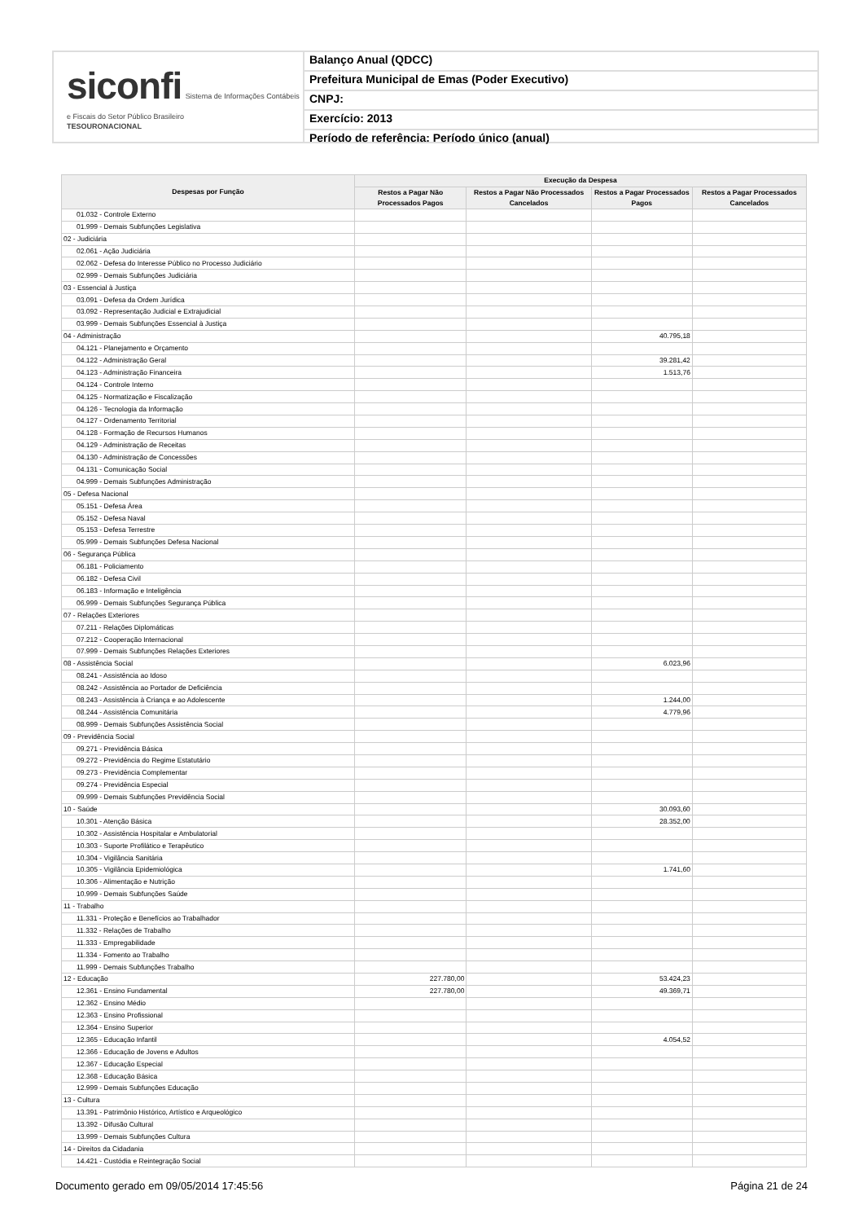siconfi Sistema de Informações Contábeis e Fiscais do Setor Público Brasileiro
TESOURONACIONAL
Balanço Anual (QDCC)
Prefeitura Municipal de Emas (Poder Executivo)
CNPJ:
Exercício: 2013
Período de referência: Período único (anual)
| Despesas por Função | Execução da Despesa | | | |
| --- | --- | --- | --- | --- |
| | Restos a Pagar Não Processados Pagos | Restos a Pagar Não Processados Cancelados | Restos a Pagar Processados Pagos | Restos a Pagar Processados Cancelados |
| 01.032 - Controle Externo | | | | |
| 01.999 - Demais Subfunções Legislativa | | | | |
| 02 - Judiciária | | | | |
| 02.061 - Ação Judiciária | | | | |
| 02.062 - Defesa do Interesse Público no Processo Judiciário | | | | |
| 02.999 - Demais Subfunções Judiciária | | | | |
| 03 - Essencial à Justiça | | | | |
| 03.091 - Defesa da Ordem Jurídica | | | | |
| 03.092 - Representação Judicial e Extrajudicial | | | | |
| 03.999 - Demais Subfunções Essencial à Justiça | | | | |
| 04 - Administração | | | 40.795,18 | |
| 04.121 - Planejamento e Orçamento | | | | |
| 04.122 - Administração Geral | | | 39.281,42 | |
| 04.123 - Administração Financeira | | | 1.513,76 | |
| 04.124 - Controle Interno | | | | |
| 04.125 - Normatização e Fiscalização | | | | |
| 04.126 - Tecnologia da Informação | | | | |
| 04.127 - Ordenamento Territorial | | | | |
| 04.128 - Formação de Recursos Humanos | | | | |
| 04.129 - Administração de Receitas | | | | |
| 04.130 - Administração de Concessões | | | | |
| 04.131 - Comunicação Social | | | | |
| 04.999 - Demais Subfunções Administração | | | | |
| 05 - Defesa Nacional | | | | |
| 05.151 - Defesa Área | | | | |
| 05.152 - Defesa Naval | | | | |
| 05.153 - Defesa Terrestre | | | | |
| 05.999 - Demais Subfunções Defesa Nacional | | | | |
| 06 - Segurança Pública | | | | |
| 06.181 - Policiamento | | | | |
| 06.182 - Defesa Civil | | | | |
| 06.183 - Informação e Inteligência | | | | |
| 06.999 - Demais Subfunções Segurança Pública | | | | |
| 07 - Relações Exteriores | | | | |
| 07.211 - Relações Diplomáticas | | | | |
| 07.212 - Cooperação Internacional | | | | |
| 07.999 - Demais Subfunções Relações Exteriores | | | | |
| 08 - Assistência Social | | | 6.023,96 | |
| 08.241 - Assistência ao Idoso | | | | |
| 08.242 - Assistência ao Portador de Deficiência | | | | |
| 08.243 - Assistência à Criança e ao Adolescente | | | 1.244,00 | |
| 08.244 - Assistência Comunitária | | | 4.779,96 | |
| 08.999 - Demais Subfunções Assistência Social | | | | |
| 09 - Previdência Social | | | | |
| 09.271 - Previdência Básica | | | | |
| 09.272 - Previdência do Regime Estatutário | | | | |
| 09.273 - Previdência Complementar | | | | |
| 09.274 - Previdência Especial | | | | |
| 09.999 - Demais Subfunções Previdência Social | | | | |
| 10 - Saúde | | | 30.093,60 | |
| 10.301 - Atenção Básica | | | 28.352,00 | |
| 10.302 - Assistência Hospitalar e Ambulatorial | | | | |
| 10.303 - Suporte Profilático e Terapêutico | | | | |
| 10.304 - Vigilância Sanitária | | | | |
| 10.305 - Vigilância Epidemiológica | | | 1.741,60 | |
| 10.306 - Alimentação e Nutrição | | | | |
| 10.999 - Demais Subfunções Saúde | | | | |
| 11 - Trabalho | | | | |
| 11.331 - Proteção e Benefícios ao Trabalhador | | | | |
| 11.332 - Relações de Trabalho | | | | |
| 11.333 - Empregabilidade | | | | |
| 11.334 - Fomento ao Trabalho | | | | |
| 11.999 - Demais Subfunções Trabalho | | | | |
| 12 - Educação | 227.780,00 | | 53.424,23 | |
| 12.361 - Ensino Fundamental | 227.780,00 | | 49.369,71 | |
| 12.362 - Ensino Médio | | | | |
| 12.363 - Ensino Profissional | | | | |
| 12.364 - Ensino Superior | | | | |
| 12.365 - Educação Infantil | | | 4.054,52 | |
| 12.366 - Educação de Jovens e Adultos | | | | |
| 12.367 - Educação Especial | | | | |
| 12.368 - Educação Básica | | | | |
| 12.999 - Demais Subfunções Educação | | | | |
| 13 - Cultura | | | | |
| 13.391 - Patrimônio Histórico, Artístico e Arqueológico | | | | |
| 13.392 - Difusão Cultural | | | | |
| 13.999 - Demais Subfunções Cultura | | | | |
| 14 - Direitos da Cidadania | | | | |
| 14.421 - Custódia e Reintegração Social | | | | |
Documento gerado em 09/05/2014 17:45:56 Página 21 de 24